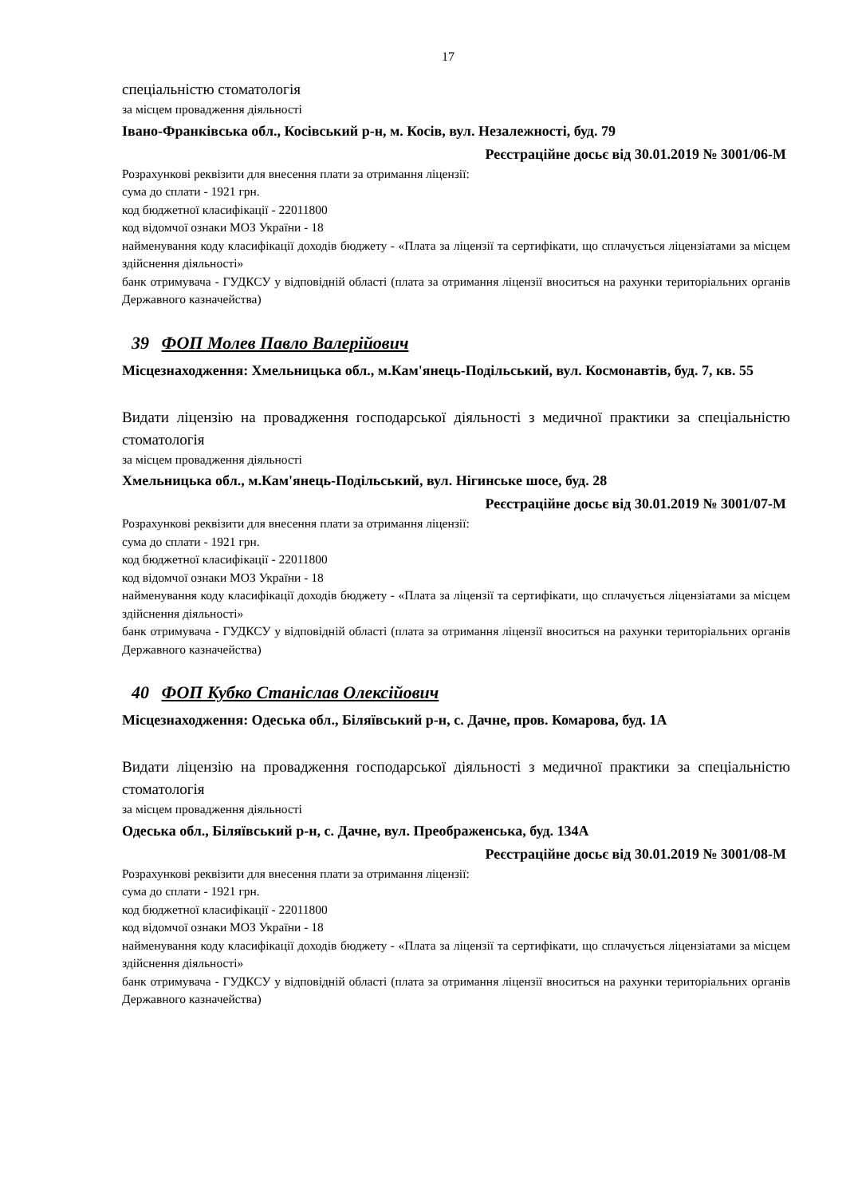17
спеціальністю стоматологія
за місцем провадження діяльності
Івано-Франківська обл., Косівський р-н, м. Косів, вул. Незалежності, буд. 79
Реєстраційне досьє від 30.01.2019 № 3001/06-М
Розрахункові реквізити для внесення плати за отримання ліцензії:
сума до сплати - 1921 грн.
код бюджетної класифікації - 22011800
код відомчої ознаки МОЗ України - 18
найменування коду класифікації доходів бюджету - «Плата за ліцензії та сертифікати, що сплачується ліцензіатами за місцем здійснення діяльності»
банк отримувача - ГУДКСУ у відповідній області (плата за отримання ліцензії вноситься на рахунки територіальних органів Державного казначейства)
39 ФОП Молев Павло Валерійович
Місцезнаходження: Хмельницька обл., м.Кам'янець-Подільський, вул. Космонавтів, буд. 7, кв. 55
Видати ліцензію на провадження господарської діяльності з медичної практики за спеціальністю стоматологія
за місцем провадження діяльності
Хмельницька обл., м.Кам'янець-Подільський, вул. Нігинське шосе, буд. 28
Реєстраційне досьє від 30.01.2019 № 3001/07-М
Розрахункові реквізити для внесення плати за отримання ліцензії:
сума до сплати - 1921 грн.
код бюджетної класифікації - 22011800
код відомчої ознаки МОЗ України - 18
найменування коду класифікації доходів бюджету - «Плата за ліцензії та сертифікати, що сплачується ліцензіатами за місцем здійснення діяльності»
банк отримувача - ГУДКСУ у відповідній області (плата за отримання ліцензії вноситься на рахунки територіальних органів Державного казначейства)
40 ФОП Кубко Станіслав Олексійович
Місцезнаходження: Одеська обл., Біляївський р-н, с. Дачне, пров. Комарова, буд. 1А
Видати ліцензію на провадження господарської діяльності з медичної практики за спеціальністю стоматологія
за місцем провадження діяльності
Одеська обл., Біляївський р-н, с. Дачне, вул. Преображенська, буд. 134А
Реєстраційне досьє від 30.01.2019 № 3001/08-М
Розрахункові реквізити для внесення плати за отримання ліцензії:
сума до сплати - 1921 грн.
код бюджетної класифікації - 22011800
код відомчої ознаки МОЗ України - 18
найменування коду класифікації доходів бюджету - «Плата за ліцензії та сертифікати, що сплачується ліцензіатами за місцем здійснення діяльності»
банк отримувача - ГУДКСУ у відповідній області (плата за отримання ліцензії вноситься на рахунки територіальних органів Державного казначейства)